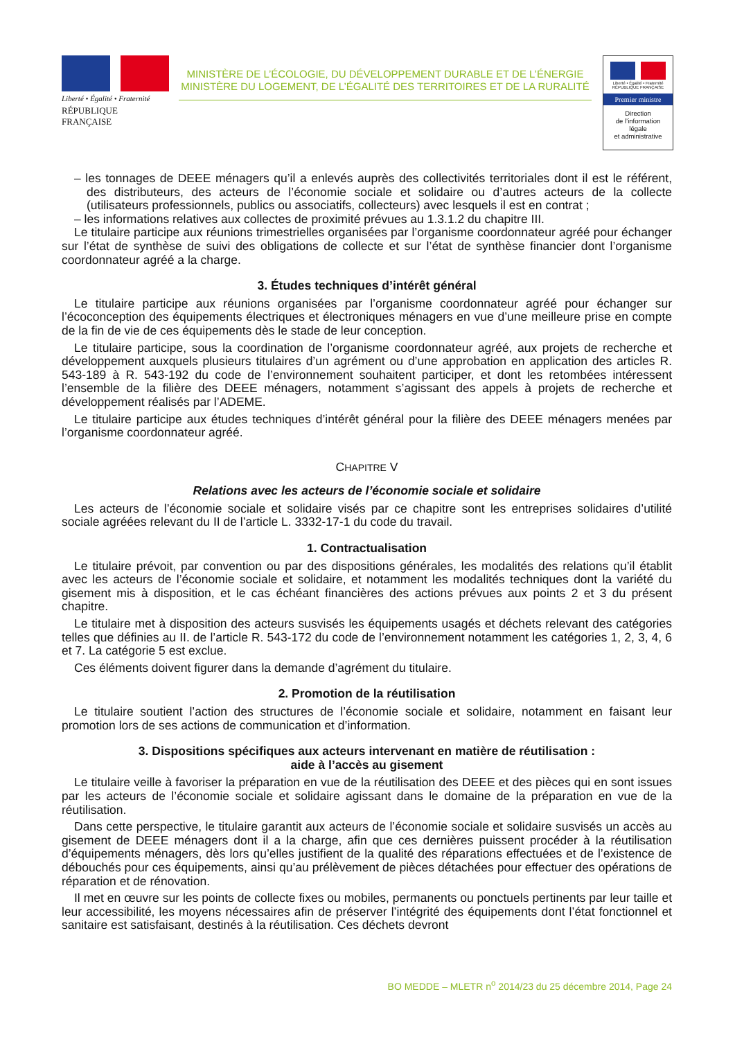Liberté • Égalité • Fraternité
RÉPUBLIQUE FRANÇAISE
MINISTÈRE DE L’ÉCOLOGIE, DU DÉVELOPPEMENT DURABLE ET DE L’ÉNERGIE
MINISTÈRE DU LOGEMENT, DE L’ÉGALITÉ DES TERRITOIRES ET DE LA RURALITÉ
Liberté • Égalité • Fraternité
RÉPUBLIQUE FRANÇAISE
Premier ministre
Direction
de l’information
légale
et administrative
– les tonnages de DEEE ménagers qu’il a enlevés auprès des collectivités territoriales dont il est le référent, des distributeurs, des acteurs de l’économie sociale et solidaire ou d’autres acteurs de la collecte (utilisateurs professionnels, publics ou associatifs, collecteurs) avec lesquels il est en contrat ;
– les informations relatives aux collectes de proximité prévues au 1.3.1.2 du chapitre III.
Le titulaire participe aux réunions trimestrielles organisées par l’organisme coordonnateur agréé pour échanger sur l’état de synthèse de suivi des obligations de collecte et sur l’état de synthèse financier dont l’organisme coordonnateur agréé a la charge.
3. Études techniques d’intérêt général
Le titulaire participe aux réunions organisées par l’organisme coordonnateur agréé pour échanger sur l’écoconception des équipements électriques et électroniques ménagers en vue d’une meilleure prise en compte de la fin de vie de ces équipements dès le stade de leur conception.
Le titulaire participe, sous la coordination de l’organisme coordonnateur agréé, aux projets de recherche et développement auxquels plusieurs titulaires d’un agrément ou d’une approbation en application des articles R. 543-189 à R. 543-192 du code de l’environnement souhaitent participer, et dont les retombées intéressent l’ensemble de la filière des DEEE ménagers, notamment s’agissant des appels à projets de recherche et développement réalisés par l’ADEME.
Le titulaire participe aux études techniques d’intérêt général pour la filière des DEEE ménagers menées par l’organisme coordonnateur agréé.
CHAPITRE V
Relations avec les acteurs de l’économie sociale et solidaire
Les acteurs de l’économie sociale et solidaire visés par ce chapitre sont les entreprises solidaires d’utilité sociale agréées relevant du II de l’article L. 3332-17-1 du code du travail.
1. Contractualisation
Le titulaire prévoit, par convention ou par des dispositions générales, les modalités des relations qu’il établit avec les acteurs de l’économie sociale et solidaire, et notamment les modalités techniques dont la variété du gisement mis à disposition, et le cas échéant financières des actions prévues aux points 2 et 3 du présent chapitre.
Le titulaire met à disposition des acteurs susvisés les équipements usagés et déchets relevant des catégories telles que définies au II. de l’article R. 543-172 du code de l’environnement notamment les catégories 1, 2, 3, 4, 6 et 7. La catégorie 5 est exclue.
Ces éléments doivent figurer dans la demande d’agrément du titulaire.
2. Promotion de la réutilisation
Le titulaire soutient l’action des structures de l’économie sociale et solidaire, notamment en faisant leur promotion lors de ses actions de communication et d’information.
3. Dispositions spécifiques aux acteurs intervenant en matière de réutilisation :
aide à l’accès au gisement
Le titulaire veille à favoriser la préparation en vue de la réutilisation des DEEE et des pièces qui en sont issues par les acteurs de l’économie sociale et solidaire agissant dans le domaine de la préparation en vue de la réutilisation.
Dans cette perspective, le titulaire garantit aux acteurs de l’économie sociale et solidaire susvisés un accès au gisement de DEEE ménagers dont il a la charge, afin que ces dernières puissent procéder à la réutilisation d’équipements ménagers, dès lors qu’elles justifient de la qualité des réparations effectuées et de l’existence de débouchés pour ces équipements, ainsi qu’au prélèvement de pièces détachées pour effectuer des opérations de réparation et de rénovation.
Il met en œuvre sur les points de collecte fixes ou mobiles, permanents ou ponctuels pertinents par leur taille et leur accessibilité, les moyens nécessaires afin de préserver l’intégrité des équipements dont l’état fonctionnel et sanitaire est satisfaisant, destinés à la réutilisation. Ces déchets devront
BO MEDDE – MLETR n<sup>o</sup> 2014/23 du 25 décembre 2014, Page 24